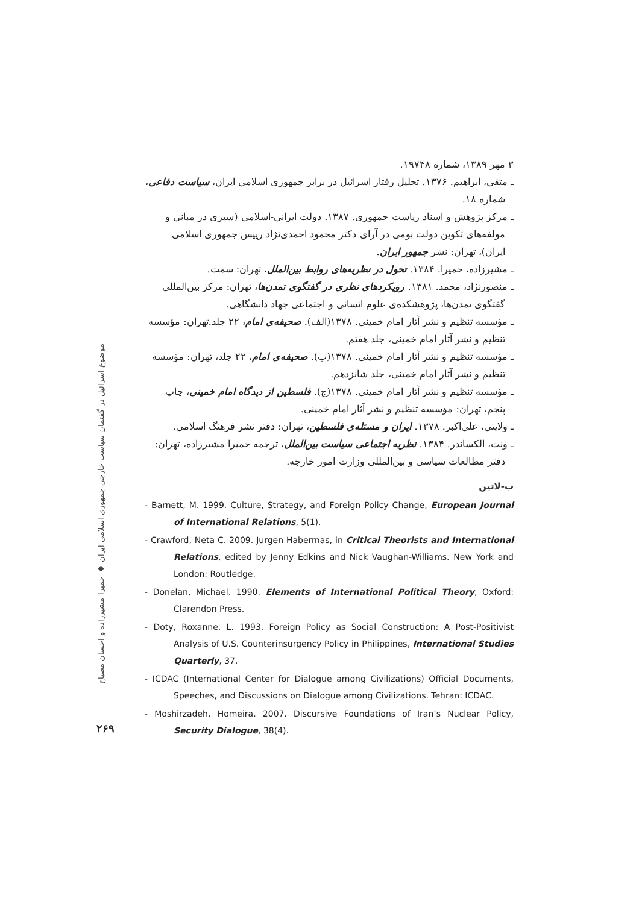۳ مهر ۱۳۸۹، شماره ۱۹۷۴۸.
ـ متقی، ابراهیم. ۱۳۷۶. تحلیل رفتار اسرائیل در برابر جمهوری اسلامی ایران، سیاست دفاعی، شماره ۱۸.
ـ مرکز پژوهش و اسناد ریاست جمهوری. ۱۳۸۷. دولت ایرانی-اسلامی (سیری در مبانی و مولفه‌های تکوین دولت بومی در آرای دکتر محمود احمدی‌نژاد رییس جمهوری اسلامی ایران)، تهران: نشر جمهور ایران.
ـ مشیرزاده، حمیرا. ۱۳۸۴. تحول در نظریه‌های روابط بین‌الملل، تهران: سمت.
ـ منصورنژاد، محمد. ۱۳۸۱. رویکردهای نظری در گفتگوی تمدن‌ها، تهران: مرکز بین‌المللی گفتگوی تمدن‌ها، پژوهشکده‌ی علوم انسانی و اجتماعی جهاد دانشگاهی.
ـ مؤسسه تنظیم و نشر آثار امام خمینی. ۱۳۷۸(الف). صحیفه‌ی امام، ۲۲ جلد.تهران: مؤسسه تنظیم و نشر آثار امام خمینی، جلد هفتم.
ـ مؤسسه تنظیم و نشر آثار امام خمینی. ۱۳۷۸(ب). صحیفه‌ی امام، ۲۲ جلد، تهران: مؤسسه تنظیم و نشر آثار امام خمینی، جلد شانزدهم.
ـ مؤسسه تنظیم و نشر آثار امام خمینی. ۱۳۷۸(ج). فلسطین از دیدگاه امام خمینی، چاپ پنجم، تهران: مؤسسه تنظیم و نشر آثار امام خمینی.
ـ ولایتی، علی‌اکبر. ۱۳۷۸. ایران و مسئله‌ی فلسطین، تهران: دفتر نشر فرهنگ اسلامی.
ـ ونت، الکساندر. ۱۳۸۴. نظریه اجتماعی سیاست بین‌الملل، ترجمه حمیرا مشیرزاده، تهران: دفتر مطالعات سیاسی و بین‌المللی وزارت امور خارجه.
ب-لاتین
- Barnett, M. 1999. Culture, Strategy, and Foreign Policy Change, European Journal of International Relations, 5(1).
- Crawford, Neta C. 2009. Jurgen Habermas, in Critical Theorists and International Relations, edited by Jenny Edkins and Nick Vaughan-Williams. New York and London: Routledge.
- Donelan, Michael. 1990. Elements of International Political Theory, Oxford: Clarendon Press.
- Doty, Roxanne, L. 1993. Foreign Policy as Social Construction: A Post-Positivist Analysis of U.S. Counterinsurgency Policy in Philippines, International Studies Quarterly, 37.
- ICDAC (International Center for Dialogue among Civilizations) Official Documents, Speeches, and Discussions on Dialogue among Civilizations. Tehran: ICDAC.
- Moshirzadeh, Homeira. 2007. Discursive Foundations of Iran’s Nuclear Policy, Security Dialogue, 38(4).
موضوع اسرائیل در گفتمان سیاست خارجی جمهوری اسلامی ایران ◆ حمیرا مشیرزاده و احسان مصباح
۲۶۹